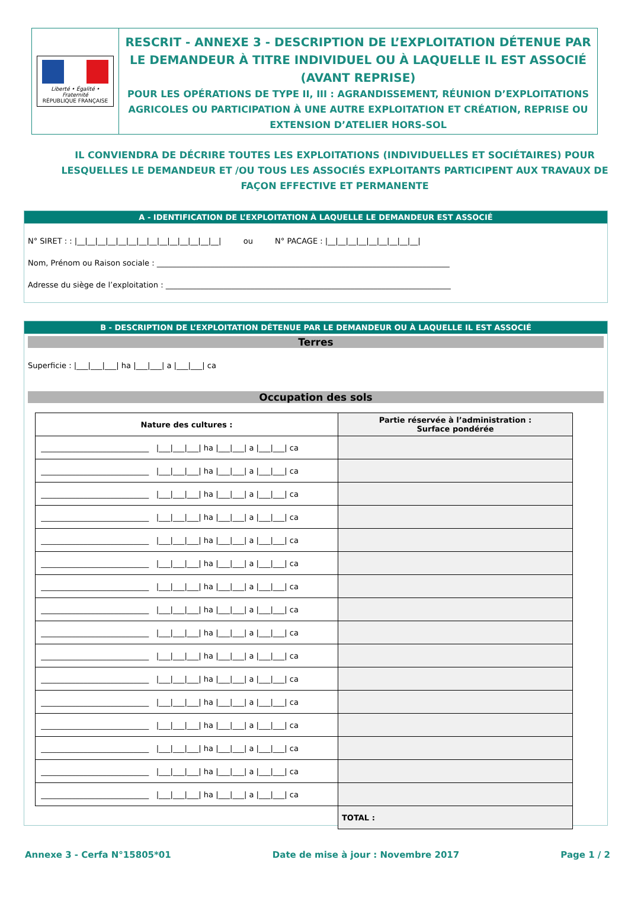Liberté • Égalité • Fraternité
RÉPUBLIQUE FRANÇAISE
RESCRIT - ANNEXE 3 - DESCRIPTION DE L’EXPLOITATION DÉTENUE PAR LE DEMANDEUR À TITRE INDIVIDUEL OU À LAQUELLE IL EST ASSOCIÉ (AVANT REPRISE)
POUR LES OPÉRATIONS DE TYPE II, III : AGRANDISSEMENT, RÉUNION D’EXPLOITATIONS AGRICOLES OU PARTICIPATION À UNE AUTRE EXPLOITATION ET CRÉATION, REPRISE OU EXTENSION D’ATELIER HORS-SOL
IL CONVIENDRA DE DÉCRIRE TOUTES LES EXPLOITATIONS (INDIVIDUELLES ET SOCIÉTAIRES) POUR LESQUELLES LE DEMANDEUR ET /OU TOUS LES ASSOCIÉS EXPLOITANTS PARTICIPENT AUX TRAVAUX DE FAÇON EFFECTIVE ET PERMANENTE
A - IDENTIFICATION DE L’EXPLOITATION À LAQUELLE LE DEMANDEUR EST ASSOCIÉ
N° SIRET : : |__|__|__|__|__|__|__|__|__|__|__|__|__|__| ou N° PACAGE : |__|__|__|__|__|__|__|__|__|
Nom, Prénom ou Raison sociale : ____________________________________________________________________________
Adresse du siège de l’exploitation : __________________________________________________________________________
B - DESCRIPTION DE L’EXPLOITATION DÉTENUE PAR LE DEMANDEUR OU À LAQUELLE IL EST ASSOCIÉ
Terres
Superficie : |___|___|___| ha |___|___| a |___|___| ca
Occupation des sols
| Nature des cultures : | Partie réservée à l’administration : Surface pondérée |
| --- | --- |
| ____________________________ /___/___/___/ ha /___/___/ a /___/___/ ca | |
| ____________________________ /___/___/___/ ha /___/___/ a /___/___/ ca | |
| ____________________________ /___/___/___/ ha /___/___/ a /___/___/ ca | |
| ____________________________ /___/___/___/ ha /___/___/ a /___/___/ ca | |
| ____________________________ /___/___/___/ ha /___/___/ a /___/___/ ca | |
| ____________________________ /___/___/___/ ha /___/___/ a /___/___/ ca | |
| ____________________________ /___/___/___/ ha /___/___/ a /___/___/ ca | |
| ____________________________ /___/___/___/ ha /___/___/ a /___/___/ ca | |
| ____________________________ /___/___/___/ ha /___/___/ a /___/___/ ca | |
| ____________________________ /___/___/___/ ha /___/___/ a /___/___/ ca | |
| ____________________________ /___/___/___/ ha /___/___/ a /___/___/ ca | |
| ____________________________ /___/___/___/ ha /___/___/ a /___/___/ ca | |
| ____________________________ /___/___/___/ ha /___/___/ a /___/___/ ca | |
| ____________________________ /___/___/___/ ha /___/___/ a /___/___/ ca | |
| ____________________________ /___/___/___/ ha /___/___/ a /___/___/ ca | |
| ____________________________ /___/___/___/ ha /___/___/ a /___/___/ ca | |
| | TOTAL : |
Annexe 3 - Cerfa N°15805*01 Date de mise à jour : Novembre 2017 Page 1 / 2